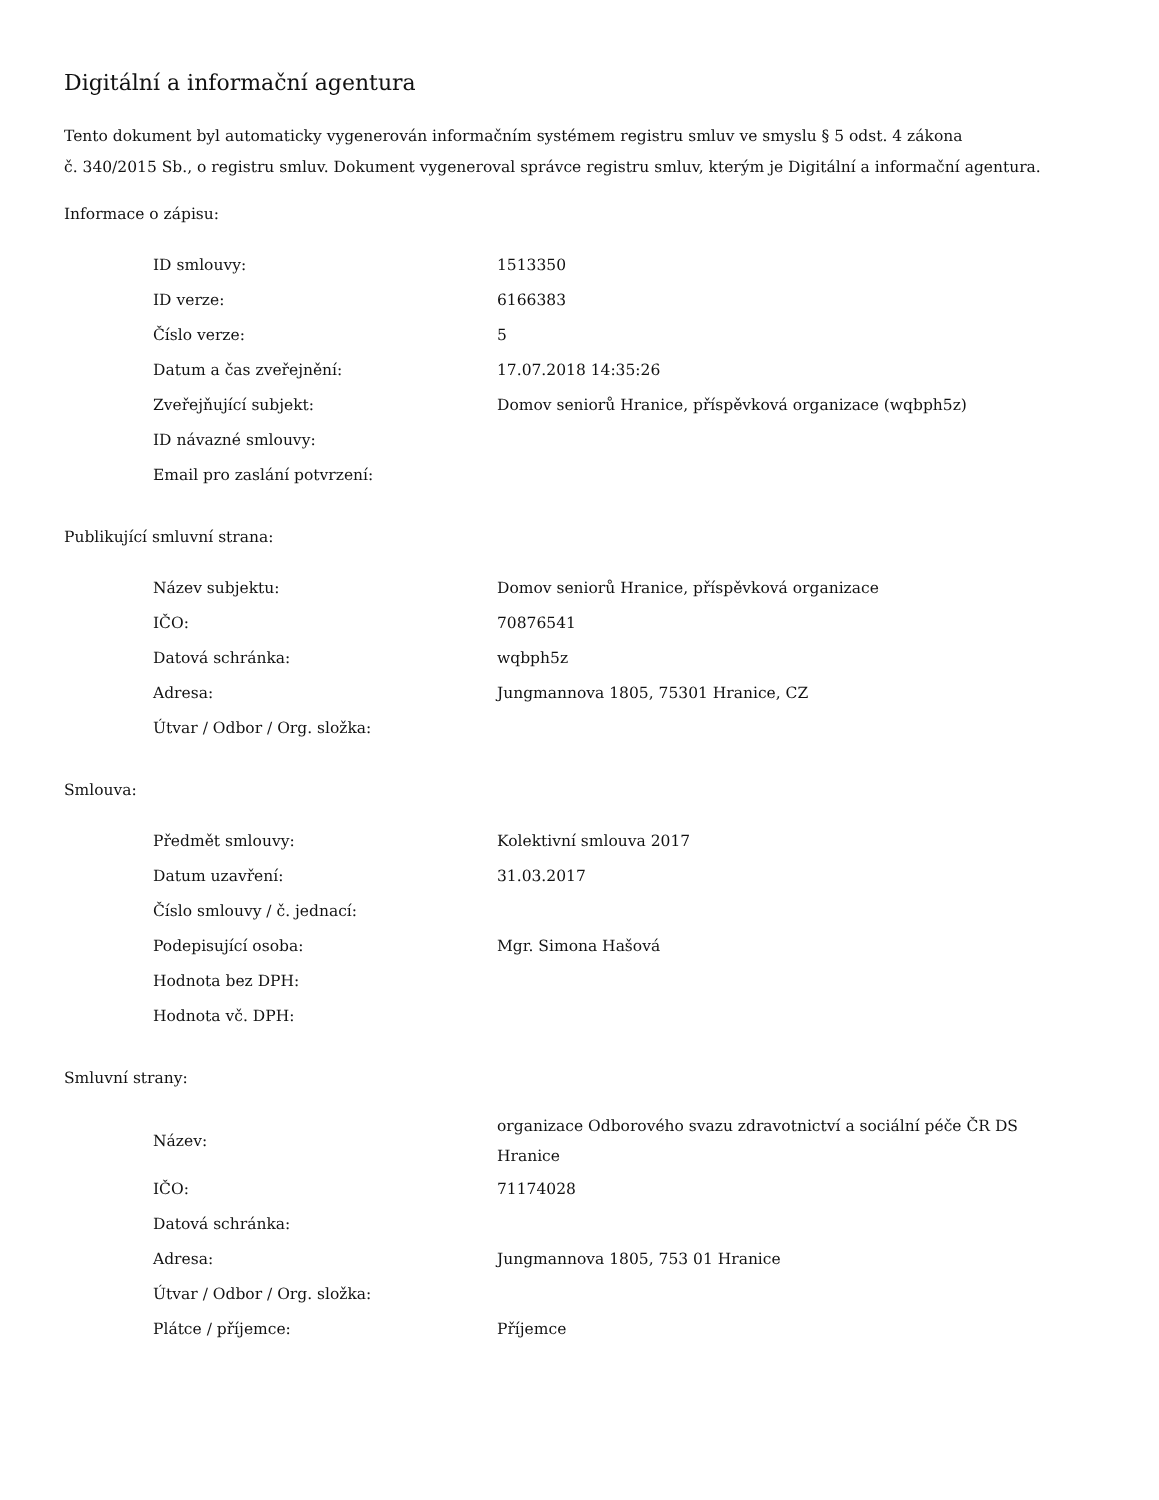Digitální a informační agentura
Tento dokument byl automaticky vygenerován informačním systémem registru smluv ve smyslu § 5 odst. 4 zákona
č. 340/2015 Sb., o registru smluv. Dokument vygeneroval správce registru smluv, kterým je Digitální a informační agentura.
Informace o zápisu:
| ID smlouvy: | 1513350 |
| ID verze: | 6166383 |
| Číslo verze: | 5 |
| Datum a čas zveřejnění: | 17.07.2018 14:35:26 |
| Zveřejňující subjekt: | Domov seniorů Hranice, příspěvková organizace (wqbph5z) |
| ID návazné smlouvy: | |
| Email pro zaslání potvrzení: | |
Publikující smluvní strana:
| Název subjektu: | Domov seniorů Hranice, příspěvková organizace |
| IČO: | 70876541 |
| Datová schránka: | wqbph5z |
| Adresa: | Jungmannova 1805, 75301 Hranice, CZ |
| Útvar / Odbor / Org. složka: | |
Smlouva:
| Předmět smlouvy: | Kolektivní smlouva 2017 |
| Datum uzavření: | 31.03.2017 |
| Číslo smlouvy / č. jednací: | |
| Podepisující osoba: | Mgr. Simona Hašová |
| Hodnota bez DPH: | |
| Hodnota vč. DPH: | |
Smluvní strany:
| Název: | organizace Odborového svazu zdravotnictví a sociální péče ČR DS Hranice |
| IČO: | 71174028 |
| Datová schránka: | |
| Adresa: | Jungmannova 1805, 753 01 Hranice |
| Útvar / Odbor / Org. složka: | |
| Plátce / příjemce: | Příjemce |